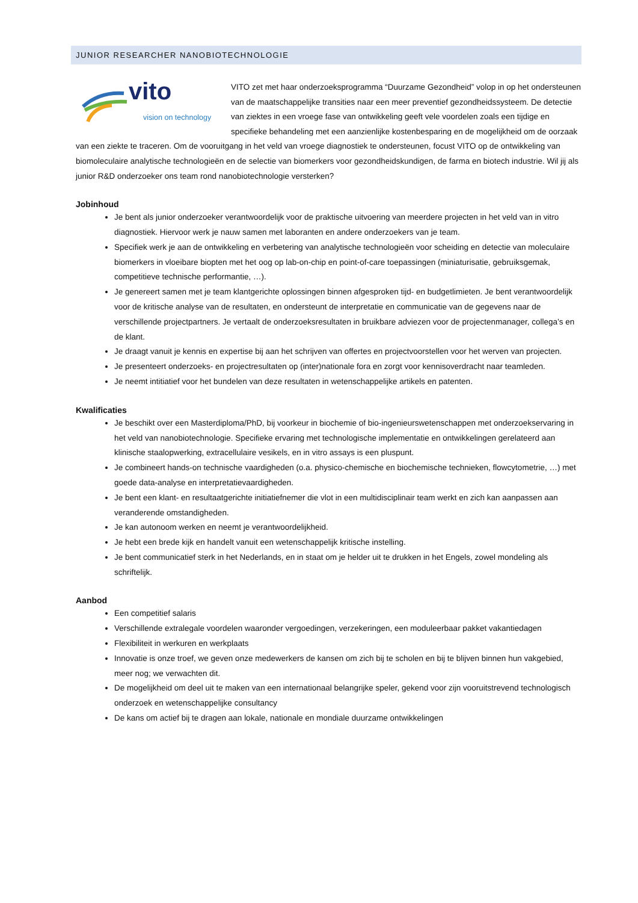JUNIOR RESEARCHER NANOBIOTECHNOLOGIE
vito
vision on technology
VITO zet met haar onderzoeksprogramma “Duurzame Gezondheid” volop in op het ondersteunen van de maatschappelijke transities naar een meer preventief gezondheidssysteem. De detectie van ziektes in een vroege fase van ontwikkeling geeft vele voordelen zoals een tijdige en specifieke behandeling met een aanzienlijke kostenbesparing en de mogelijkheid om de oorzaak van een ziekte te traceren. Om de vooruitgang in het veld van vroege diagnostiek te ondersteunen, focust VITO op de ontwikkeling van biomoleculaire analytische technologieën en de selectie van biomerkers voor gezondheidskundigen, de farma en biotech industrie. Wil jij als junior R&D onderzoeker ons team rond nanobiotechnologie versterken?
Jobinhoud
Je bent als junior onderzoeker verantwoordelijk voor de praktische uitvoering van meerdere projecten in het veld van in vitro diagnostiek. Hiervoor werk je nauw samen met laboranten en andere onderzoekers van je team.
Specifiek werk je aan de ontwikkeling en verbetering van analytische technologieën voor scheiding en detectie van moleculaire biomerkers in vloeibare biopten met het oog op lab-on-chip en point-of-care toepassingen (miniaturisatie, gebruiksgemak, competitieve technische performantie, …).
Je genereert samen met je team klantgerichte oplossingen binnen afgesproken tijd- en budgetlimieten. Je bent verantwoordelijk voor de kritische analyse van de resultaten, en ondersteunt de interpretatie en communicatie van de gegevens naar de verschillende projectpartners. Je vertaalt de onderzoeksresultaten in bruikbare adviezen voor de projectenmanager, collega’s en de klant.
Je draagt vanuit je kennis en expertise bij aan het schrijven van offertes en projectvoorstellen voor het werven van projecten.
Je presenteert onderzoeks- en projectresultaten op (inter)nationale fora en zorgt voor kennisoverdracht naar teamleden.
Je neemt intitiatief voor het bundelen van deze resultaten in wetenschappelijke artikels en patenten.
Kwalificaties
Je beschikt over een Masterdiploma/PhD, bij voorkeur in biochemie of bio-ingenieurswetenschappen met onderzoekservaring in het veld van nanobiotechnologie. Specifieke ervaring met technologische implementatie en ontwikkelingen gerelateerd aan klinische staalopwerking, extracellulaire vesikels, en in vitro assays is een pluspunt.
Je combineert hands-on technische vaardigheden (o.a. physico-chemische en biochemische technieken, flowcytometrie, …) met goede data-analyse en interpretatievaardigheden.
Je bent een klant- en resultaatgerichte initiatiefnemer die vlot in een multidisciplinair team werkt en zich kan aanpassen aan veranderende omstandigheden.
Je kan autonoom werken en neemt je verantwoordelijkheid.
Je hebt een brede kijk en handelt vanuit een wetenschappelijk kritische instelling.
Je bent communicatief sterk in het Nederlands, en in staat om je helder uit te drukken in het Engels, zowel mondeling als schriftelijk.
Aanbod
Een competitief salaris
Verschillende extralegale voordelen waaronder vergoedingen, verzekeringen, een moduleerbaar pakket vakantiedagen
Flexibiliteit in werkuren en werkplaats
Innovatie is onze troef, we geven onze medewerkers de kansen om zich bij te scholen en bij te blijven binnen hun vakgebied, meer nog; we verwachten dit.
De mogelijkheid om deel uit te maken van een internationaal belangrijke speler, gekend voor zijn vooruitstrevend technologisch onderzoek en wetenschappelijke consultancy
De kans om actief bij te dragen aan lokale, nationale en mondiale duurzame ontwikkelingen